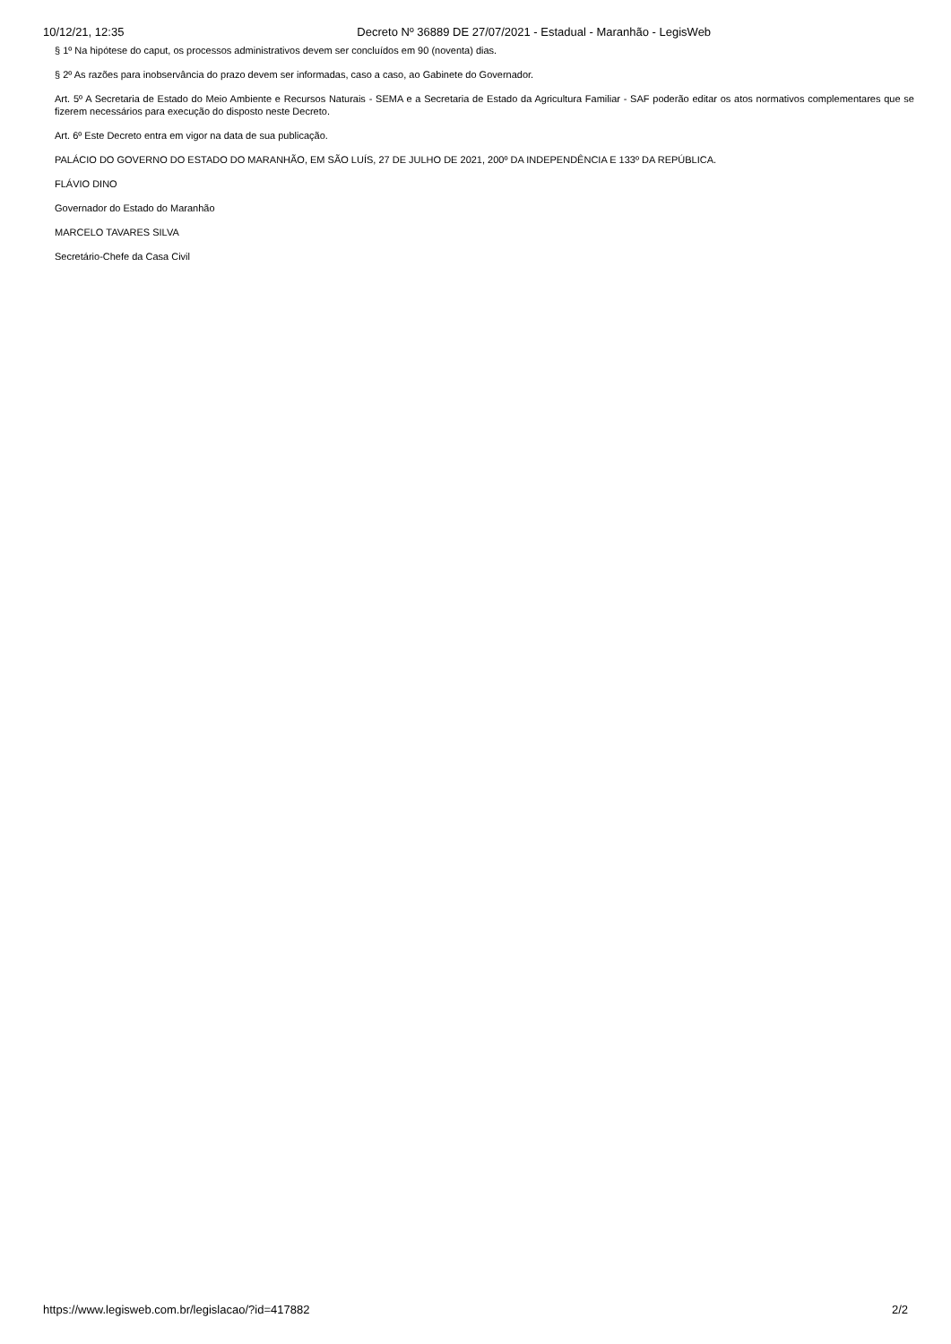10/12/21, 12:35 Decreto Nº 36889 DE 27/07/2021 - Estadual - Maranhão - LegisWeb
§ 1º Na hipótese do caput, os processos administrativos devem ser concluídos em 90 (noventa) dias.
§ 2º As razões para inobservância do prazo devem ser informadas, caso a caso, ao Gabinete do Governador.
Art. 5º A Secretaria de Estado do Meio Ambiente e Recursos Naturais - SEMA e a Secretaria de Estado da Agricultura Familiar - SAF poderão editar os atos normativos complementares que se fizerem necessários para execução do disposto neste Decreto.
Art. 6º Este Decreto entra em vigor na data de sua publicação.
PALÁCIO DO GOVERNO DO ESTADO DO MARANHÃO, EM SÃO LUÍS, 27 DE JULHO DE 2021, 200º DA INDEPENDÊNCIA E 133º DA REPÚBLICA.
FLÁVIO DINO
Governador do Estado do Maranhão
MARCELO TAVARES SILVA
Secretário-Chefe da Casa Civil
https://www.legisweb.com.br/legislacao/?id=417882 2/2